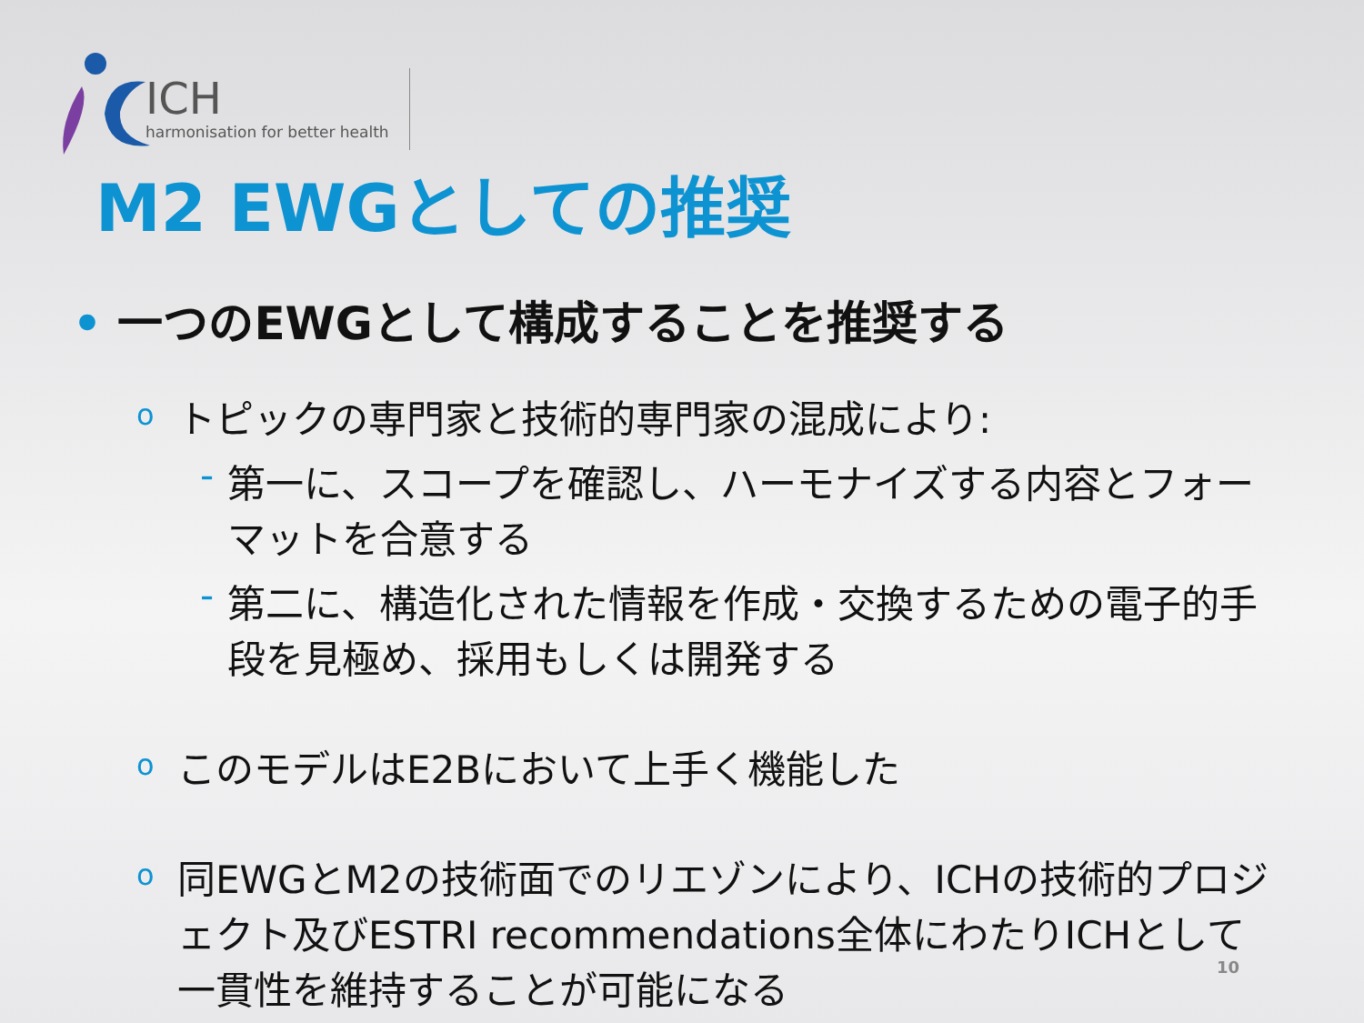ICH
harmonisation for better health
M2 EWGとしての推奨
• 一つのEWGとして構成することを推奨する
oトピックの専門家と技術的専門家の混成により:
- 第一に、スコープを確認し、ハーモナイズする内容とフォーマットを合意する
- 第二に、構造化された情報を作成・交換するための電子的手段を見極め、採用もしくは開発する
oこのモデルはE2Bにおいて上手く機能した
o同EWGとM2の技術面でのリエゾンにより、ICHの技術的プロジェクト及びESTRI recommendations全体にわたりICHとして一貫性を維持することが可能になる
10